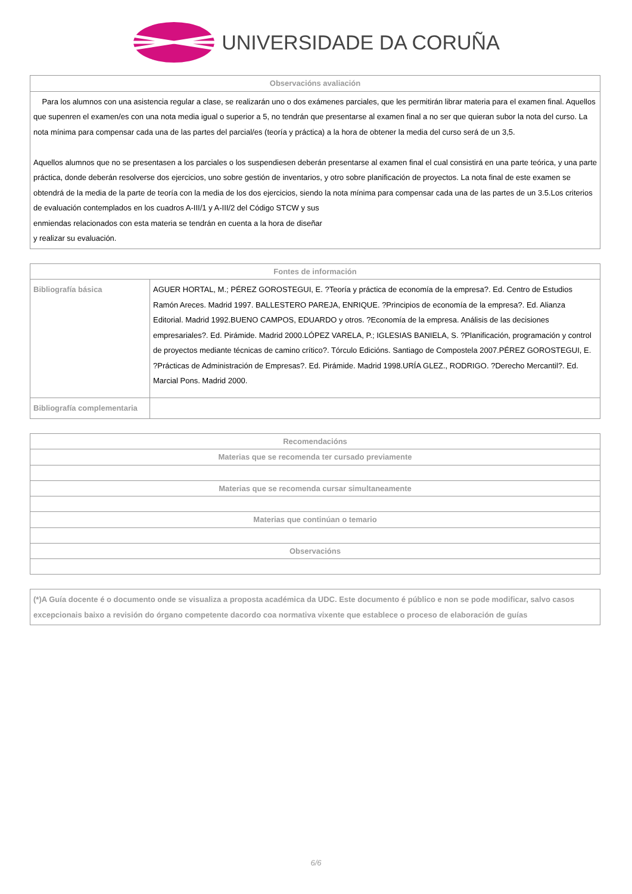UNIVERSIDADE DA CORUÑA
| Observacións avaliación |
| --- |
| Para los alumnos con una asistencia regular a clase, se realizarán uno o dos exámenes parciales, que les permitirán librar materia para el examen final. Aquellos que supenren el examen/es con una nota media igual o superior a 5, no tendrán que presentarse al examen final a no ser que quieran subor la nota del curso. La nota mínima para compensar cada una de las partes del parcial/es (teoría y práctica) a la hora de obtener la media del curso será de un 3,5. Aquellos alumnos que no se presentasen a los parciales o los suspendiesen deberán presentarse al examen final el cual consistirá en una parte teórica, y una parte práctica, donde deberán resolverse dos ejercicios, uno sobre gestión de inventarios, y otro sobre planificación de proyectos. La nota final de este examen se obtendrá de la media de la parte de teoría con la media de los dos ejercicios, siendo la nota mínima para compensar cada una de las partes de un 3.5.Los criterios de evaluación contemplados en los cuadros A-III/1 y A-III/2 del Código STCW y sus enmiendas relacionados con esta materia se tendrán en cuenta a la hora de diseñar y realizar su evaluación. |
| Fontes de información | |
| --- | --- |
| Bibliografía básica | AGUER HORTAL, M.; PÉREZ GOROSTEGUI, E. ?Teoría y práctica de economía de la empresa?. Ed. Centro de Estudios Ramón Areces. Madrid 1997. BALLESTERO PAREJA, ENRIQUE. ?Principios de economía de la empresa?. Ed. Alianza Editorial. Madrid 1992.BUENO CAMPOS, EDUARDO y otros. ?Economía de la empresa. Análisis de las decisiones empresariales?. Ed. Pirámide. Madrid 2000.LÓPEZ VARELA, P.; IGLESIAS BANIELA, S. ?Planificación, programación y control de proyectos mediante técnicas de camino crítico?. Tórculo Edicións. Santiago de Compostela 2007.PÉREZ GOROSTEGUI, E. ?Prácticas de Administración de Empresas?. Ed. Pirámide. Madrid 1998.URÍA GLEZ., RODRIGO. ?Derecho Mercantil?. Ed. Marcial Pons. Madrid 2000. |
| Bibliografía complementaria | |
| Recomendacións |
| --- |
| Materias que se recomenda ter cursado previamente |
| Materias que se recomenda cursar simultaneamente |
| Materias que continúan o temario |
| Observacións |
| (*)A Guía docente é o documento onde se visualiza a proposta académica da UDC. Este documento é público e non se pode modificar, salvo casos excepcionais baixo a revisión do órgano competente dacordo coa normativa vixente que establece o proceso de elaboración de guías |
6/6